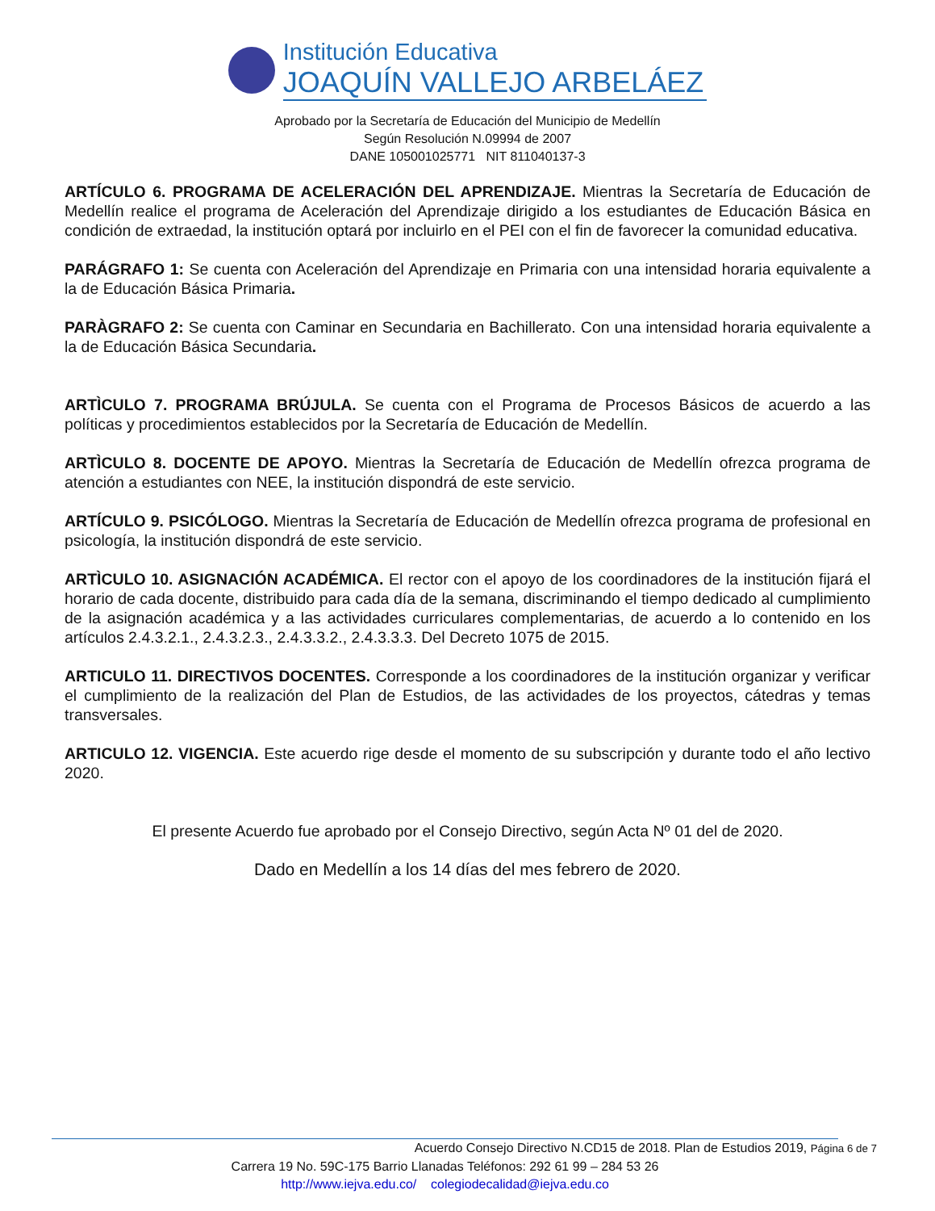Institución Educativa
JOAQUÍN VALLEJO ARBELÁEZ
Aprobado por la Secretaría de Educación del Municipio de Medellín
Según Resolución N.09994 de 2007
DANE 105001025771 NIT 811040137-3
ARTÍCULO 6. PROGRAMA DE ACELERACIÓN DEL APRENDIZAJE. Mientras la Secretaría de Educación de Medellín realice el programa de Aceleración del Aprendizaje dirigido a los estudiantes de Educación Básica en condición de extraedad, la institución optará por incluirlo en el PEI con el fin de favorecer la comunidad educativa.
PARÁGRAFO 1: Se cuenta con Aceleración del Aprendizaje en Primaria con una intensidad horaria equivalente a la de Educación Básica Primaria.
PARÀGRAFO 2: Se cuenta con Caminar en Secundaria en Bachillerato. Con una intensidad horaria equivalente a la de Educación Básica Secundaria.
ARTÌCULO 7. PROGRAMA BRÚJULA. Se cuenta con el Programa de Procesos Básicos de acuerdo a las políticas y procedimientos establecidos por la Secretaría de Educación de Medellín.
ARTÌCULO 8. DOCENTE DE APOYO. Mientras la Secretaría de Educación de Medellín ofrezca programa de atención a estudiantes con NEE, la institución dispondrá de este servicio.
ARTÍCULO 9. PSICÓLOGO. Mientras la Secretaría de Educación de Medellín ofrezca programa de profesional en psicología, la institución dispondrá de este servicio.
ARTÌCULO 10. ASIGNACIÓN ACADÉMICA. El rector con el apoyo de los coordinadores de la institución fijará el horario de cada docente, distribuido para cada día de la semana, discriminando el tiempo dedicado al cumplimiento de la asignación académica y a las actividades curriculares complementarias, de acuerdo a lo contenido en los artículos 2.4.3.2.1., 2.4.3.2.3., 2.4.3.3.2., 2.4.3.3.3. Del Decreto 1075 de 2015.
ARTICULO 11. DIRECTIVOS DOCENTES. Corresponde a los coordinadores de la institución organizar y verificar el cumplimiento de la realización del Plan de Estudios, de las actividades de los proyectos, cátedras y temas transversales.
ARTICULO 12. VIGENCIA. Este acuerdo rige desde el momento de su subscripción y durante todo el año lectivo 2020.
El presente Acuerdo fue aprobado por el Consejo Directivo, según Acta Nº 01 del de 2020.
Dado en Medellín a los 14 días del mes febrero de 2020.
Acuerdo Consejo Directivo N.CD15 de 2018. Plan de Estudios 2019, Página 6 de 7
Carrera 19 No. 59C-175 Barrio Llanadas Teléfonos: 292 61 99 – 284 53 26
http://www.iejva.edu.co/ colegiodecalidad@iejva.edu.co